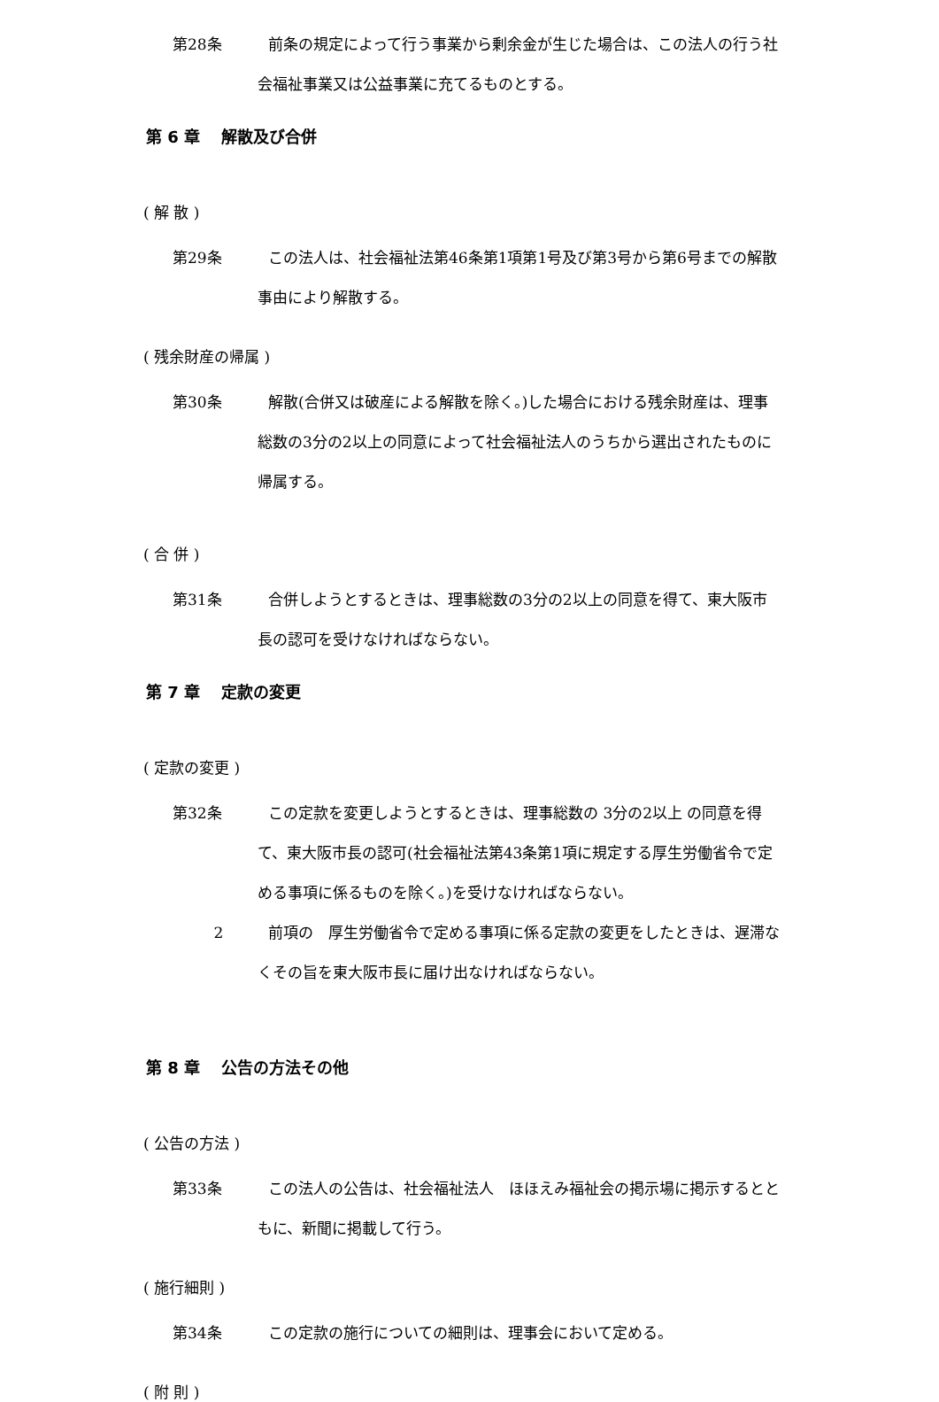第28条 前条の規定によって行う事業から剰余金が生じた場合は、この法人の行う社会福祉事業又は公益事業に充てるものとする。
第 6 章　 解散及び合併
( 解 散 )
第29条 この法人は、社会福祉法第46条第1項第1号及び第3号から第6号までの解散事由により解散する。
( 残余財産の帰属 )
第30条 解散(合併又は破産による解散を除く。)した場合における残余財産は、理事総数の3分の2以上の同意によって社会福祉法人のうちから選出されたものに帰属する。
( 合 併 )
第31条 合併しようとするときは、理事総数の3分の2以上の同意を得て、東大阪市長の認可を受けなければならない。
第 7 章　 定款の変更
( 定款の変更 )
第32条 この定款を変更しようとするときは、理事総数の 3分の2以上 の同意を得て、東大阪市長の認可(社会福祉法第43条第1項に規定する厚生労働省令で定める事項に係るものを除く。)を受けなければならない。
2 前項の　厚生労働省令で定める事項に係る定款の変更をしたときは、遅滞なくその旨を東大阪市長に届け出なければならない。
第 8 章　 公告の方法その他
( 公告の方法 )
第33条 この法人の公告は、社会福祉法人　ほほえみ福祉会の掲示場に掲示するとともに、新聞に掲載して行う。
( 施行細則 )
第34条 この定款の施行についての細則は、理事会において定める。
( 附 則 )